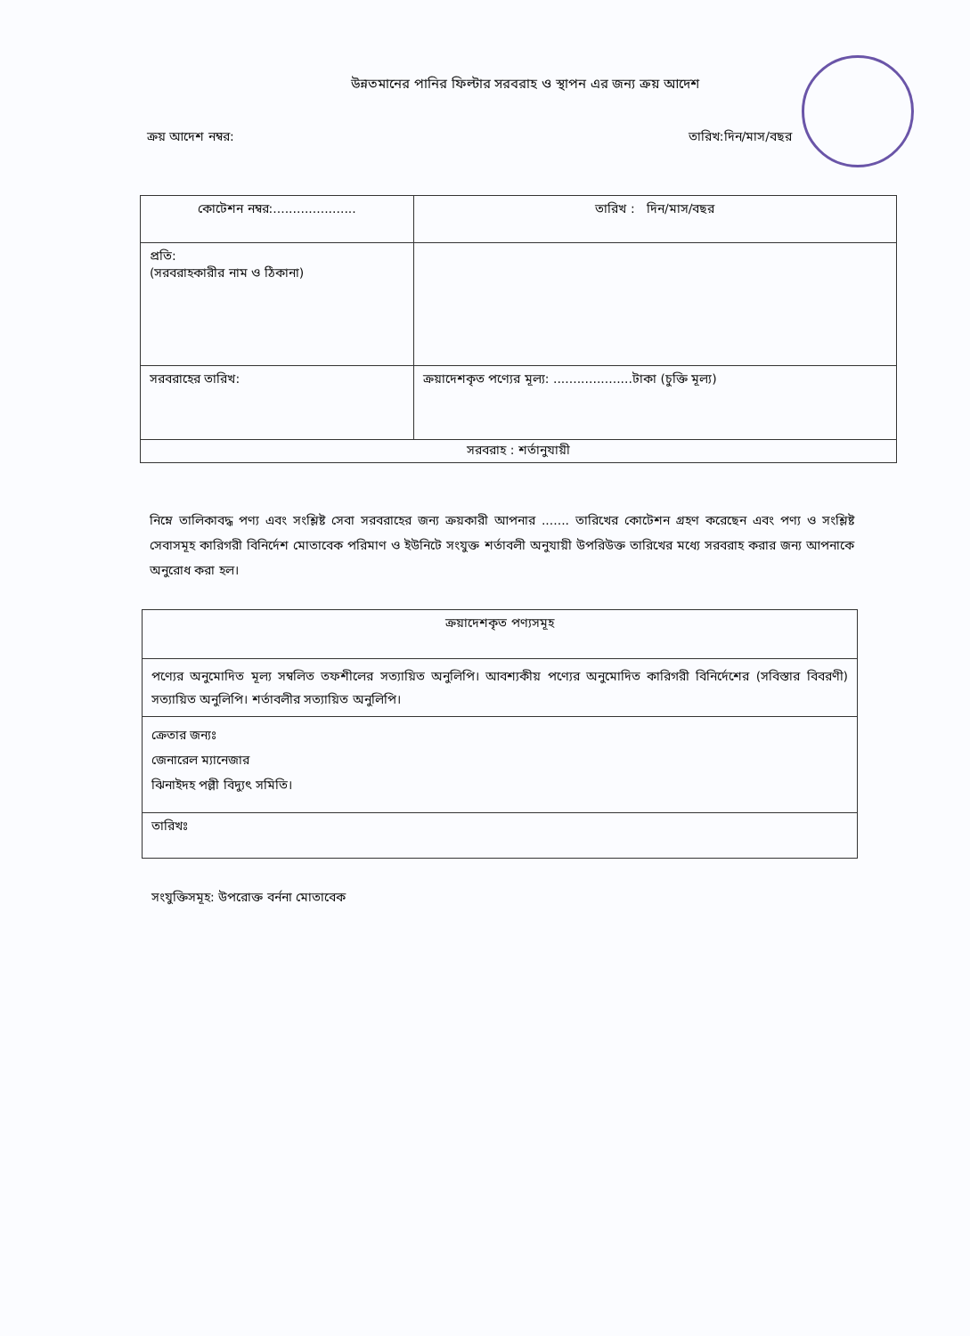উন্নতমানের পানির ফিল্টার সরবরাহ ও স্থাপন এর জন্য ক্রয় আদেশ
ক্রয় আদেশ নম্বর: তারিখ:দিন/মাস/বছর
| কোটেশন নম্বর:..................... | তারিখ : দিন/মাস/বছর |
| প্রতি: (সরবরাহকারীর নাম ও ঠিকানা) | |
| সরবরাহের তারিখ: | ক্রয়াদেশকৃত পণ্যের মূল্য: ....................টাকা (চুক্তি মূল্য) |
| সরবরাহ : শর্তানুযায়ী | |
নিম্নে তালিকাবদ্ধ পণ্য এবং সংশ্লিষ্ট সেবা সরবরাহের জন্য ক্রয়কারী আপনার ....... তারিখের কোটেশন গ্রহণ করেছেন এবং পণ্য ও সংশ্লিষ্ট সেবাসমূহ কারিগরী বিনির্দেশ মোতাবেক পরিমাণ ও ইউনিটে সংযুক্ত শর্তাবলী অনুযায়ী উপরিউক্ত তারিখের মধ্যে সরবরাহ করার জন্য আপনাকে অনুরোধ করা হল।
| ক্রয়াদেশকৃত পণ্যসমূহ |
| পণ্যের অনুমোদিত মূল্য সম্বলিত তফশীলের সত্যায়িত অনুলিপি। আবশ্যকীয় পণ্যের অনুমোদিত কারিগরী বিনির্দেশের (সবিস্তার বিবরণী) সত্যায়িত অনুলিপি। শর্তাবলীর সত্যায়িত অনুলিপি। |
| ক্রেতার জন্যঃ জেনারেল ম্যানেজার ঝিনাইদহ পল্লী বিদ্যুৎ সমিতি। |
| তারিখঃ |
সংযুক্তিসমূহ: উপরোক্ত বর্ননা মোতাবেক